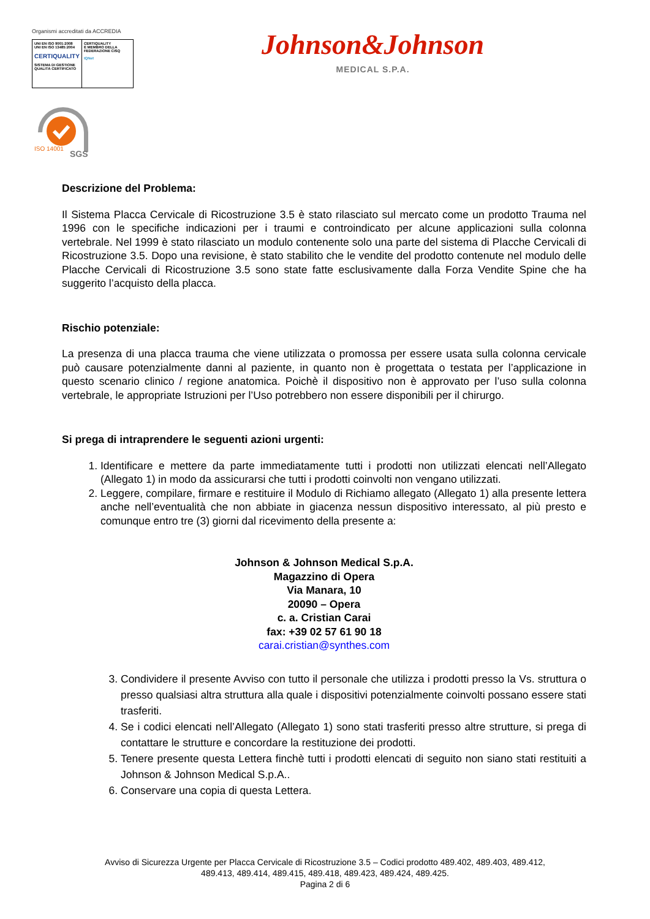Organismi accreditati da ACCREDIA
UNI EN ISO 9001:2008
UNI EN ISO 13485:2004
CERTIQUALITY
SISTEMA DI GESTIONE QUALITÀ CERTIFICATO
CERTIQUALITY
È MEMBRO DELLA FEDERAZIONE CISQ
IQNet
Johnson&Johnson
MEDICAL S.P.A.
ISO 14001
SGS
Descrizione del Problema:
Il Sistema Placca Cervicale di Ricostruzione 3.5 è stato rilasciato sul mercato come un prodotto Trauma nel 1996 con le specifiche indicazioni per i traumi e controindicato per alcune applicazioni sulla colonna vertebrale. Nel 1999 è stato rilasciato un modulo contenente solo una parte del sistema di Placche Cervicali di Ricostruzione 3.5. Dopo una revisione, è stato stabilito che le vendite del prodotto contenute nel modulo delle Placche Cervicali di Ricostruzione 3.5 sono state fatte esclusivamente dalla Forza Vendite Spine che ha suggerito l’acquisto della placca.
Rischio potenziale:
La presenza di una placca trauma che viene utilizzata o promossa per essere usata sulla colonna cervicale può causare potenzialmente danni al paziente, in quanto non è progettata o testata per l’applicazione in questo scenario clinico / regione anatomica. Poichè il dispositivo non è approvato per l’uso sulla colonna vertebrale, le appropriate Istruzioni per l’Uso potrebbero non essere disponibili per il chirurgo.
Si prega di intraprendere le seguenti azioni urgenti:
1. Identificare e mettere da parte immediatamente tutti i prodotti non utilizzati elencati nell’Allegato (Allegato 1) in modo da assicurarsi che tutti i prodotti coinvolti non vengano utilizzati.
2. Leggere, compilare, firmare e restituire il Modulo di Richiamo allegato (Allegato 1) alla presente lettera anche nell’eventualità che non abbiate in giacenza nessun dispositivo interessato, al più presto e comunque entro tre (3) giorni dal ricevimento della presente a:
Johnson & Johnson Medical S.p.A.
Magazzino di Opera
Via Manara, 10
20090 – Opera
c. a. Cristian Carai
fax: +39 02 57 61 90 18
carai.cristian@synthes.com
3. Condividere il presente Avviso con tutto il personale che utilizza i prodotti presso la Vs. struttura o presso qualsiasi altra struttura alla quale i dispositivi potenzialmente coinvolti possano essere stati trasferiti.
4. Se i codici elencati nell’Allegato (Allegato 1) sono stati trasferiti presso altre strutture, si prega di contattare le strutture e concordare la restituzione dei prodotti.
5. Tenere presente questa Lettera finchè tutti i prodotti elencati di seguito non siano stati restituiti a Johnson & Johnson Medical S.p.A..
6. Conservare una copia di questa Lettera.
Avviso di Sicurezza Urgente per Placca Cervicale di Ricostruzione 3.5 – Codici prodotto 489.402, 489.403, 489.412,
489.413, 489.414, 489.415, 489.418, 489.423, 489.424, 489.425.
Pagina 2 di 6